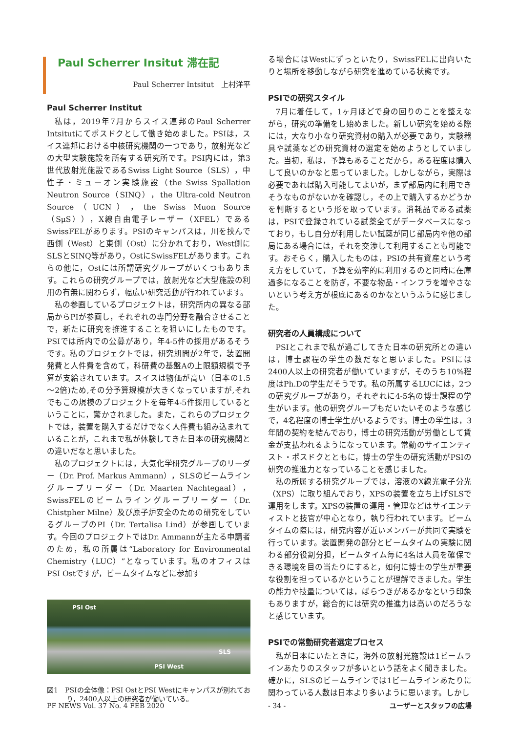Paul Scherrer Insitut 滞在記
Paul Scherrer Intsitut　上村洋平
Paul Scherrer Institut
私は，2019年7月からスイス連邦のPaul Scherrer Intsitutにてポスドクとして働き始めました。PSIは，スイス連邦における中核研究機関の一つであり，放射光などの大型実験施設を所有する研究所です。PSI内には，第3世代放射光施設であるSwiss Light Source（SLS），中性子・ミューオン実験施設（the Swiss Spallation Neutron Source（SINQ），the Ultra-cold Neutron Source（UCN），the Swiss Muon Source（SμS）），X線自由電子レーザー（XFEL）であるSwissFELがあります。PSIのキャンパスは，川を挟んで西側（West）と東側（Ost）に分かれており，West側にSLSとSINQ等があり，OstにSwissFELがあります。これらの他に，Ostには所謂研究グループがいくつもあります。これらの研究グループでは，放射光など大型施設の利用の有無に関わらず，幅広い研究活動が行われています。
私の参画しているプロジェクトは，研究所内の異なる部局からPIが参画し，それぞれの専門分野を融合させることで，新たに研究を推進することを狙いにしたものです。PSIでは所内での公募があり，年4-5件の採用があるそうです。私のプロジェクトでは，研究期間が2年で，装置開発費と人件費を含めて，科研費の基盤Aの上限額規模で予算が支給されています。スイスは物価が高い（日本の1.5～2倍)ため,その分予算規模が大きくなっていますが,それでもこの規模のプロジェクトを毎年4-5件採用しているということに，驚かされました。また，これらのプロジェクトでは，装置を購入するだけでなく人件費も組み込まれていることが，これまで私が体験してきた日本の研究機関との違いだなと思いました。
私のプロジェクトには，大気化学研究グループのリーダー（Dr. Prof. Markus Ammann），SLSのビームライングループリーダー（Dr. Maarten Nachtegaal），SwissFELのビームライングループリーダー（Dr. Chistpher Milne）及び原子炉安全のための研究をしているグループのPI（Dr. Tertalisa Lind）が参画しています。今回のプロジェクトではDr. Ammannが主たる申請者のため，私の所属は“Laboratory for Environmental Chemistry（LUC）”となっています。私のオフィスはPSI Ostですが，ビームタイムなどに参加す
PSI Ost
SLS
PSI West
図1　PSIの全体像：PSI OstとPSI Westにキャンパスが別れており，2400人以上の研究者が働いている。
る場合にはWestにずっといたり，SwissFELに出向いたりと場所を移動しながら研究を進めている状態です。
PSIでの研究スタイル
7月に着任して，1ヶ月ほどで身の回りのことを整えながら，研究の準備をし始めました。新しい研究を始める際には，大なり小なり研究資材の購入が必要であり，実験器具や試薬などの研究資材の選定を始めようとしていました。当初，私は，予算もあることだから，ある程度は購入して良いのかなと思っていました。しかしながら，実際は必要であれば購入可能してよいが，まず部局内に利用できそうなものがないかを確認し，その上で購入するかどうかを判断するという形を取っています。消耗品である試薬は，PSIで登録されている試薬全てがデータベースになっており，もし自分が利用したい試薬が同じ部局内や他の部局にある場合には，それを交渉して利用することも可能です。おそらく，購入したものは，PSIの共有資産という考え方をしていて，予算を効率的に利用するのと同時に在庫過多になることを防ぎ，不要な物品・インフラを増やさないという考え方が根底にあるのかなというふうに感じました。
研究者の人員構成について
PSIとこれまで私が過ごしてきた日本の研究所との違いは，博士課程の学生の数だなと思いました。PSIには2400人以上の研究者が働いていますが，そのうち10%程度はPh.Dの学生だそうです。私の所属するLUCには，2つの研究グループがあり，それぞれに4-5名の博士課程の学生がいます。他の研究グループもだいたいそのような感じで，4名程度の博士学生がいるようです。博士の学生は，3年間の契約を結んでおり，博士の研究活動が労働として賃金が支払われるようになっています。常勤のサイエンティスト・ポスドクとともに，博士の学生の研究活動がPSIの研究の推進力となっていることを感じました。
私の所属する研究グループでは，溶液のX線光電子分光（XPS）に取り組んでおり，XPSの装置を立ち上げSLSで運用をします。XPSの装置の運用・管理などはサイエンティストと技官が中心となり，執り行われています。ビームタイムの際には，研究内容が近いメンバーが共同で実験を行っています。装置開発の部分とビームタイムの実験に関わる部分役割分担，ビームタイム毎に4名は人員を確保できる環境を目の当たりにすると，如何に博士の学生が重要な役割を担っているかということが理解できました。学生の能力や技量については，ばらつきがあるかなという印象もありますが，総合的には研究の推進力は高いのだろうなと感じています。
PSIでの常勤研究者選定プロセス
私が日本にいたときに，海外の放射光施設は1ビームラインあたりのスタッフが多いという話をよく聞きました。確かに，SLSのビームラインでは1ビームラインあたりに関わっている人数は日本より多いように思います。しかし
PF NEWS Vol. 37 No. 4 FEB 2020 - 34 - ユーザーとスタッフの広場